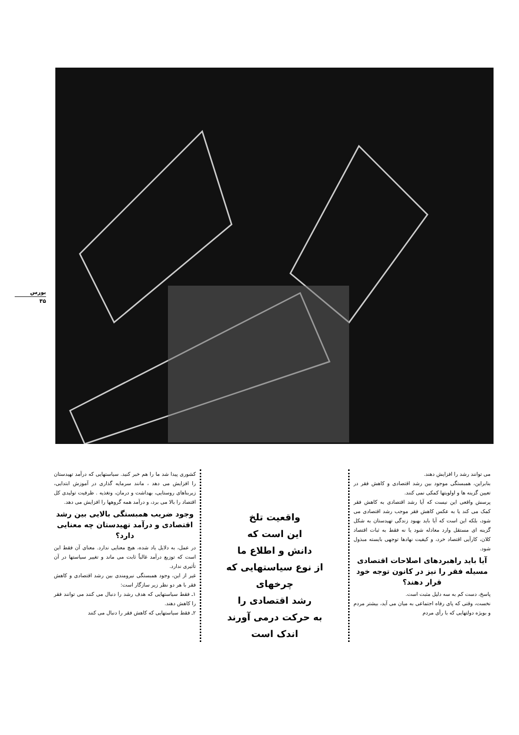بورس
۳۵
کشوری پیدا شد ما را هم خبر کنید. سیاستهایی که درآمد تهیدستان را افزایش می دهد ، مانند سرمایه گذاری در آموزش ابتدایی، زیربناهای روستایی، بهداشت و درمان، وتغذیه . ظرفیت تولیدی کل اقتصاد را بالا می برد، و درآمد همه گروهها را افزایش می دهد.
وجود ضریب همبستگی بالایی بین رشد اقتصادی و درآمد تهیدستان چه معنایی دارد؟
در عمل، به دلایل یاد شده، هیچ معنایی ندارد. معنای آن فقط این است که توزیع درآمد غالباً ثابت می ماند و تغییر سیاستها در آن تأثیری ندارد.
غیر از این، وجود همبستگی نیرومندی بین رشد اقتصادی و کاهش فقر با هر دو نظر زیر سازگار است:
۱ـ فقط سیاستهایی که هدف رشد را دنبال می کنند می توانند فقر را کاهش دهند.
۲ـ فقط سیاستهایی که کاهش فقر را دنبال می کنند
واقعیت تلخ
این است که
دانش و اطلاع ما
از نوع سیاستهایی که
چرخهای
رشد اقتصادی را
به حرکت درمی آورند
اندک است
می توانند رشد را افزایش دهند.
بنابراین، همبستگی موجود بین رشد اقتصادی و کاهش فقر در تعیین گزینه ها و اولویتها کمکی نمی کنند.
پرسش واقعی این نیست که آیا رشد اقتصادی به کاهش فقر کمک می کند یا به عکس کاهش فقر موجب رشد اقتصادی می شود، بلکه این است که آیا باید بهبود زندگی تهیدستان به شکل گزینه ای مستقل وارد معادله شود یا نه فقط به ثبات اقتصاد کلان، کارآیی اقتصاد خرد، و کیفیت نهادها توجهی بایسته مبذول شود.
آیا باید راهبردهای اصلاحات اقتصادی مسیله فقر را نیز در کانون توجه خود قرار دهند؟
پاسخ، دست کم به سه دلیل مثبت است.
نخست، وقتی که پای رفاه اجتماعی به میان می آید، بیشتر مردم و بویژه دولتهایی که با رأی مردم